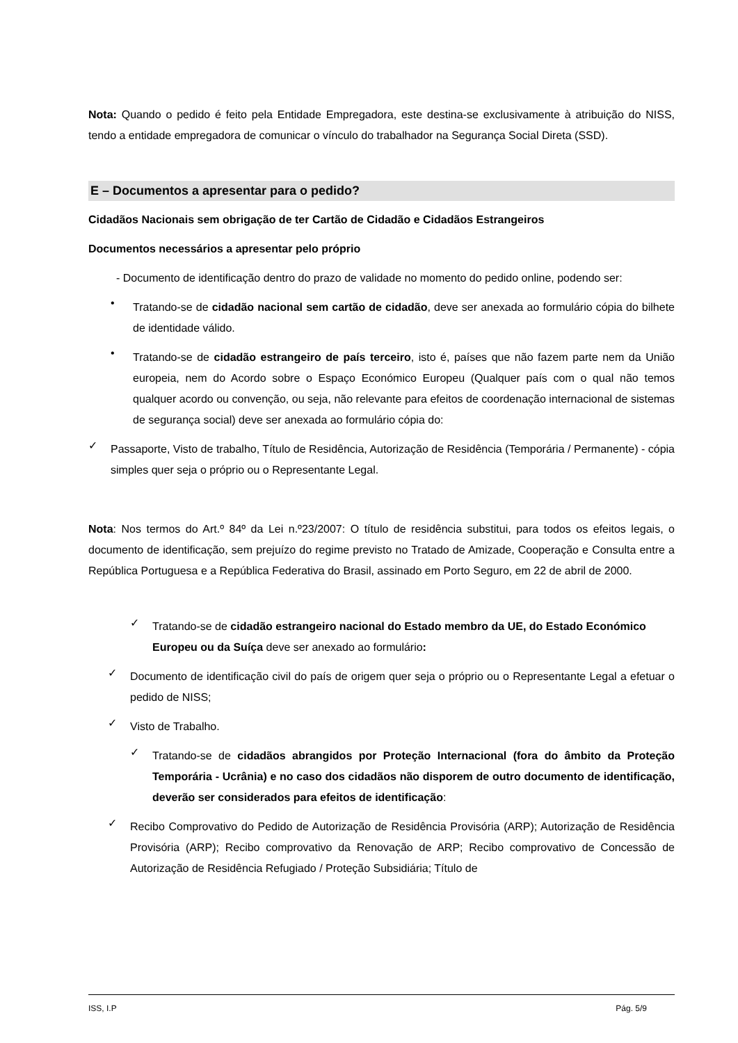Nota: Quando o pedido é feito pela Entidade Empregadora, este destina-se exclusivamente à atribuição do NISS, tendo a entidade empregadora de comunicar o vínculo do trabalhador na Segurança Social Direta (SSD).
E – Documentos a apresentar para o pedido?
Cidadãos Nacionais sem obrigação de ter Cartão de Cidadão e Cidadãos Estrangeiros
Documentos necessários a apresentar pelo próprio
- Documento de identificação dentro do prazo de validade no momento do pedido online, podendo ser:
•
Tratando-se de cidadão nacional sem cartão de cidadão, deve ser anexada ao formulário cópia do bilhete de identidade válido.
•
Tratando-se de cidadão estrangeiro de país terceiro, isto é, países que não fazem parte nem da União europeia, nem do Acordo sobre o Espaço Económico Europeu (Qualquer país com o qual não temos qualquer acordo ou convenção, ou seja, não relevante para efeitos de coordenação internacional de sistemas de segurança social) deve ser anexada ao formulário cópia do:
✓
Passaporte, Visto de trabalho, Título de Residência, Autorização de Residência (Temporária / Permanente) - cópia simples quer seja o próprio ou o Representante Legal.
Nota: Nos termos do Art.º 84º da Lei n.º23/2007: O título de residência substitui, para todos os efeitos legais, o documento de identificação, sem prejuízo do regime previsto no Tratado de Amizade, Cooperação e Consulta entre a República Portuguesa e a República Federativa do Brasil, assinado em Porto Seguro, em 22 de abril de 2000.
✓
Tratando-se de cidadão estrangeiro nacional do Estado membro da UE, do Estado Económico Europeu ou da Suíça deve ser anexado ao formulário:
✓
Documento de identificação civil do país de origem quer seja o próprio ou o Representante Legal a efetuar o pedido de NISS;
✓
Visto de Trabalho.
✓
Tratando-se de cidadãos abrangidos por Proteção Internacional (fora do âmbito da Proteção Temporária - Ucrânia) e no caso dos cidadãos não disporem de outro documento de identificação, deverão ser considerados para efeitos de identificação:
✓
Recibo Comprovativo do Pedido de Autorização de Residência Provisória (ARP); Autorização de Residência Provisória (ARP); Recibo comprovativo da Renovação de ARP; Recibo comprovativo de Concessão de Autorização de Residência Refugiado / Proteção Subsidiária; Título de
ISS, I.P Pág. 5/9